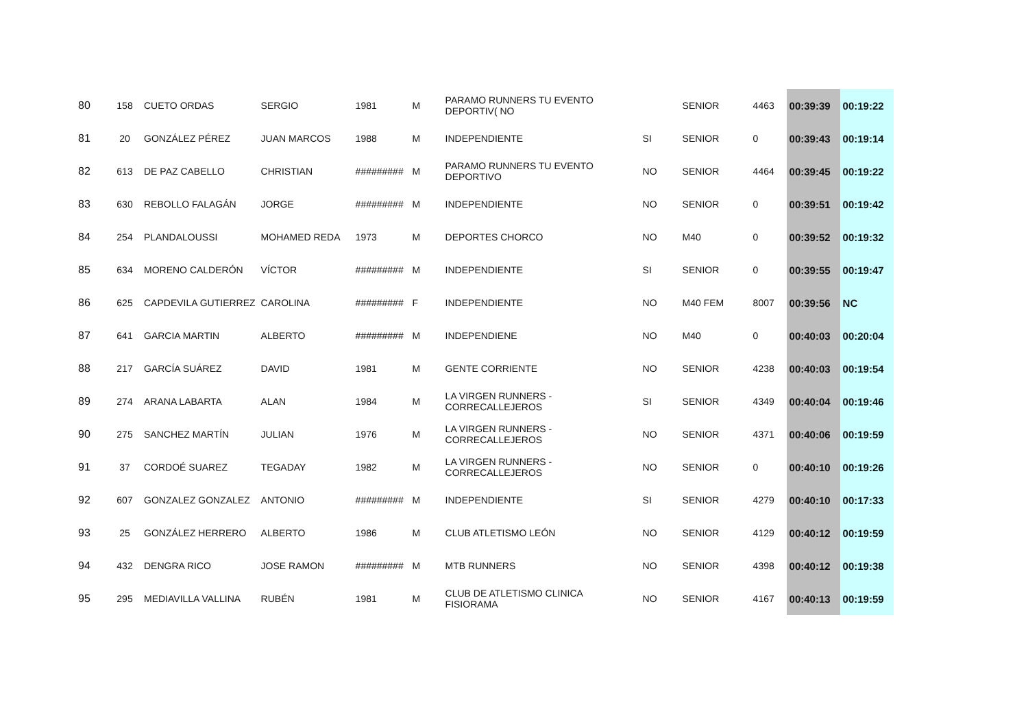| 80 | 158 | CUETO ORDAS | SERGIO | 1981 | M | PARAMO RUNNERS TU EVENTO DEPORTIV( NO | | SENIOR | 4463 | 00:39:39 | 00:19:22 |
| 81 | 20 | GONZÁLEZ PÉREZ | JUAN MARCOS | 1988 | M | INDEPENDIENTE | SI | SENIOR | 0 | 00:39:43 | 00:19:14 |
| 82 | 613 | DE PAZ CABELLO | CHRISTIAN | ######### | M | PARAMO RUNNERS TU EVENTO DEPORTIVO | NO | SENIOR | 4464 | 00:39:45 | 00:19:22 |
| 83 | 630 | REBOLLO FALAGÁN | JORGE | ######### | M | INDEPENDIENTE | NO | SENIOR | 0 | 00:39:51 | 00:19:42 |
| 84 | 254 | PLANDALOUSSI | MOHAMED REDA | 1973 | M | DEPORTES CHORCO | NO | M40 | 0 | 00:39:52 | 00:19:32 |
| 85 | 634 | MORENO CALDERÓN | VÍCTOR | ######### | M | INDEPENDIENTE | SI | SENIOR | 0 | 00:39:55 | 00:19:47 |
| 86 | 625 | CAPDEVILA GUTIERREZ | CAROLINA | ######### | F | INDEPENDIENTE | NO | M40 FEM | 8007 | 00:39:56 | NC |
| 87 | 641 | GARCIA MARTIN | ALBERTO | ######### | M | INDEPENDIENE | NO | M40 | 0 | 00:40:03 | 00:20:04 |
| 88 | 217 | GARCÍA SUÁREZ | DAVID | 1981 | M | GENTE CORRIENTE | NO | SENIOR | 4238 | 00:40:03 | 00:19:54 |
| 89 | 274 | ARANA LABARTA | ALAN | 1984 | M | LA VIRGEN RUNNERS - CORRECALLEJEROS | SI | SENIOR | 4349 | 00:40:04 | 00:19:46 |
| 90 | 275 | SANCHEZ MARTÍN | JULIAN | 1976 | M | LA VIRGEN RUNNERS - CORRECALLEJEROS | NO | SENIOR | 4371 | 00:40:06 | 00:19:59 |
| 91 | 37 | CORDOÉ SUAREZ | TEGADAY | 1982 | M | LA VIRGEN RUNNERS - CORRECALLEJEROS | NO | SENIOR | 0 | 00:40:10 | 00:19:26 |
| 92 | 607 | GONZALEZ GONZALEZ | ANTONIO | ######### | M | INDEPENDIENTE | SI | SENIOR | 4279 | 00:40:10 | 00:17:33 |
| 93 | 25 | GONZÁLEZ HERRERO | ALBERTO | 1986 | M | CLUB ATLETISMO LEÓN | NO | SENIOR | 4129 | 00:40:12 | 00:19:59 |
| 94 | 432 | DENGRA RICO | JOSE RAMON | ######### | M | MTB RUNNERS | NO | SENIOR | 4398 | 00:40:12 | 00:19:38 |
| 95 | 295 | MEDIAVILLA VALLINA | RUBÉN | 1981 | M | CLUB DE ATLETISMO CLINICA FISIORAMA | NO | SENIOR | 4167 | 00:40:13 | 00:19:59 |